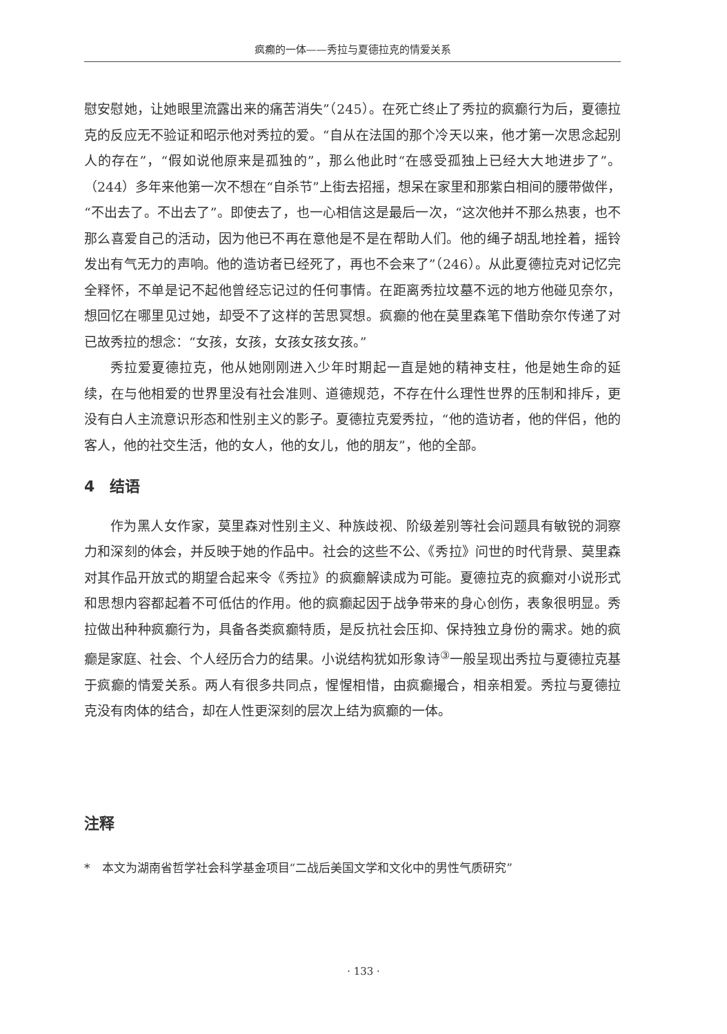疯癫的一体——秀拉与夏德拉克的情爱关系
慰安慰她，让她眼里流露出来的痛苦消失”（245）。在死亡终止了秀拉的疯癫行为后，夏德拉克的反应无不验证和昭示他对秀拉的爱。“自从在法国的那个冷天以来，他才第一次思念起别人的存在”，“假如说他原来是孤独的”，那么他此时“在感受孤独上已经大大地进步了”。（244）多年来他第一次不想在“自杀节”上街去招摇，想呆在家里和那紫白相间的腰带做伴，“不出去了。不出去了”。即使去了，也一心相信这是最后一次，“这次他并不那么热衷，也不那么喜爱自己的活动，因为他已不再在意他是不是在帮助人们。他的绳子胡乱地拴着，摇铃发出有气无力的声响。他的造访者已经死了，再也不会来了”（246）。从此夏德拉克对记忆完全释怀，不单是记不起他曾经忘记过的任何事情。在距离秀拉坟墓不远的地方他碰见奈尔，想回忆在哪里见过她，却受不了这样的苦思冥想。疯癫的他在莫里森笔下借助奈尔传递了对已故秀拉的想念：“女孩，女孩，女孩女孩女孩。”
秀拉爱夏德拉克，他从她刚刚进入少年时期起一直是她的精神支柱，他是她生命的延续，在与他相爱的世界里没有社会准则、道德规范，不存在什么理性世界的压制和排斥，更没有白人主流意识形态和性别主义的影子。夏德拉克爱秀拉，“他的造访者，他的伴侣，他的客人，他的社交生活，他的女人，他的女儿，他的朋友”，他的全部。
4　结语
作为黑人女作家，莫里森对性别主义、种族歧视、阶级差别等社会问题具有敏锐的洞察力和深刻的体会，并反映于她的作品中。社会的这些不公、《秀拉》问世的时代背景、莫里森对其作品开放式的期望合起来令《秀拉》的疯癫解读成为可能。夏德拉克的疯癫对小说形式和思想内容都起着不可低估的作用。他的疯癫起因于战争带来的身心创伤，表象很明显。秀拉做出种种疯癫行为，具备各类疯癫特质，是反抗社会压抑、保持独立身份的需求。她的疯癫是家庭、社会、个人经历合力的结果。小说结构犹如形象诗<sup>③</sup>一般呈现出秀拉与夏德拉克基于疯癫的情爱关系。两人有很多共同点，惺惺相惜，由疯癫撮合，相亲相爱。秀拉与夏德拉克没有肉体的结合，却在人性更深刻的层次上结为疯癫的一体。
注释
*　本文为湖南省哲学社会科学基金项目“二战后美国文学和文化中的男性气质研究”
· 133 ·